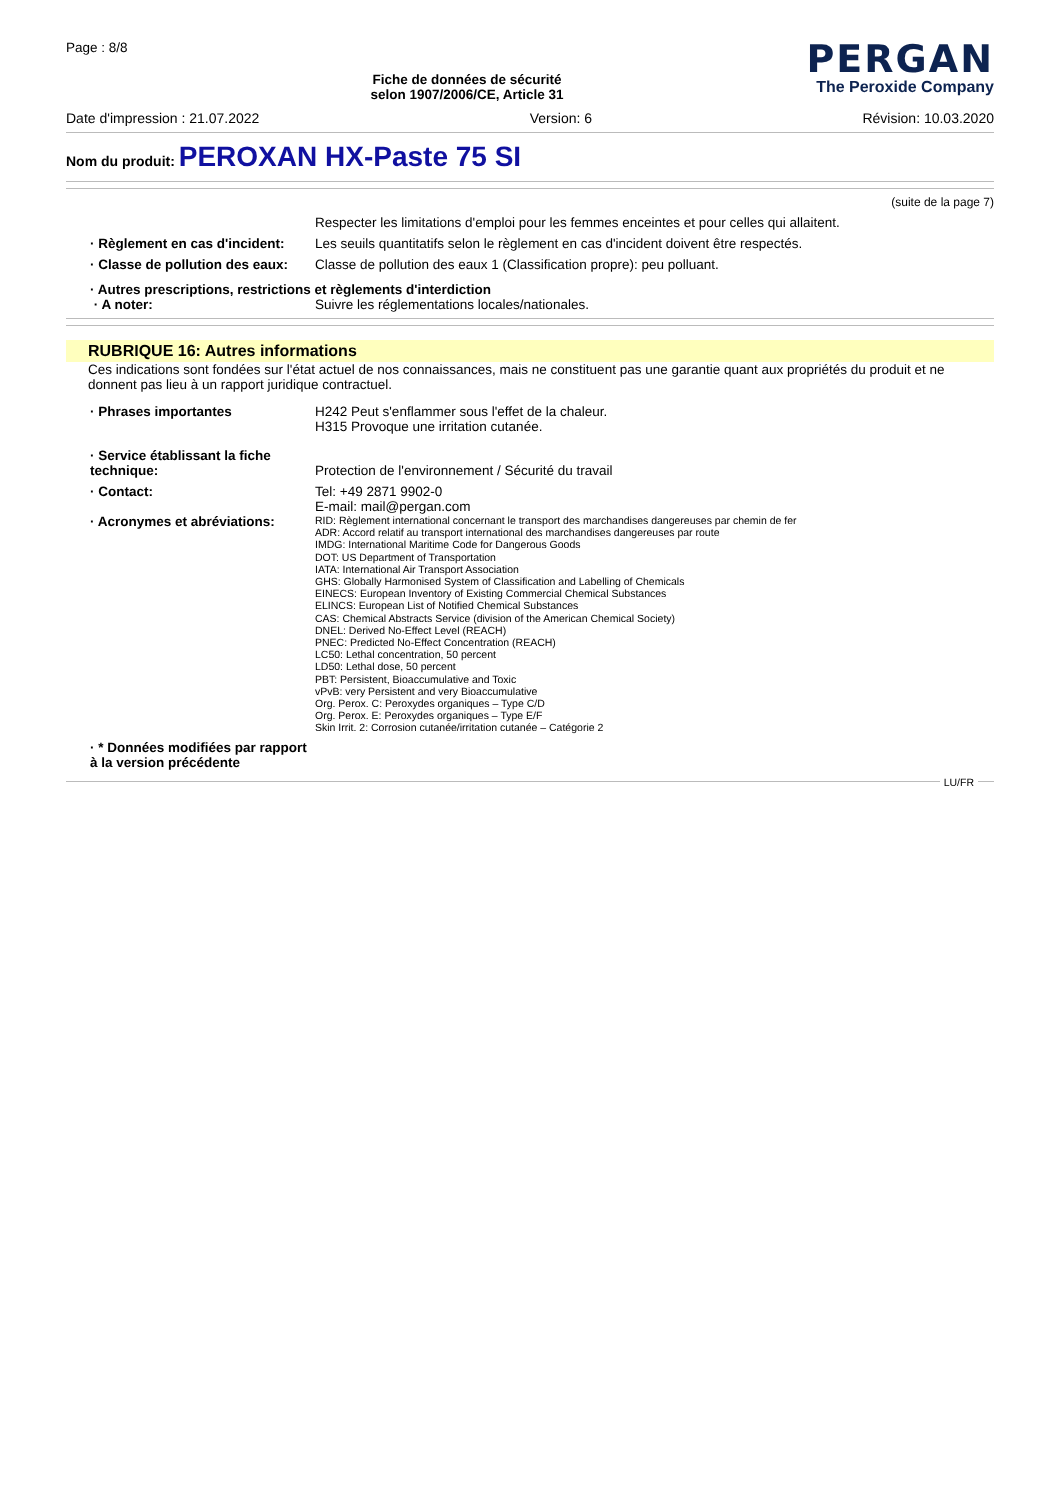Page : 8/8
Fiche de données de sécurité
selon 1907/2006/CE, Article 31
PERGAN
The Peroxide Company
Date d'impression : 21.07.2022 Version: 6 Révision: 10.03.2020
Nom du produit: PEROXAN HX-Paste 75 SI
(suite de la page 7)
Respecter les limitations d'emploi pour les femmes enceintes et pour celles qui allaitent.
· Règlement en cas d'incident:
Les seuils quantitatifs selon le règlement en cas d'incident doivent être respectés.
· Classe de pollution des eaux:
Classe de pollution des eaux 1 (Classification propre): peu polluant.
· Autres prescriptions, restrictions et règlements d'interdiction
· A noter: Suivre les réglementations locales/nationales.
RUBRIQUE 16: Autres informations
Ces indications sont fondées sur l'état actuel de nos connaissances, mais ne constituent pas une garantie quant aux propriétés du produit et ne donnent pas lieu à un rapport juridique contractuel.
· Phrases importantes H242 Peut s'enflammer sous l'effet de la chaleur.
H315 Provoque une irritation cutanée.
· Service établissant la fiche technique:
Protection de l'environnement / Sécurité du travail
· Contact: Tel: +49 2871 9902-0
E-mail: mail@pergan.com
· Acronymes et abréviations:
RID: Règlement international concernant le transport des marchandises dangereuses par chemin de fer
ADR: Accord relatif au transport international des marchandises dangereuses par route
IMDG: International Maritime Code for Dangerous Goods
DOT: US Department of Transportation
IATA: International Air Transport Association
GHS: Globally Harmonised System of Classification and Labelling of Chemicals
EINECS: European Inventory of Existing Commercial Chemical Substances
ELINCS: European List of Notified Chemical Substances
CAS: Chemical Abstracts Service (division of the American Chemical Society)
DNEL: Derived No-Effect Level (REACH)
PNEC: Predicted No-Effect Concentration (REACH)
LC50: Lethal concentration, 50 percent
LD50: Lethal dose, 50 percent
PBT: Persistent, Bioaccumulative and Toxic
vPvB: very Persistent and very Bioaccumulative
Org. Perox. C: Peroxydes organiques – Type C/D
Org. Perox. E: Peroxydes organiques – Type E/F
Skin Irrit. 2: Corrosion cutanée/irritation cutanée – Catégorie 2
· * Données modifiées par rapport à la version précédente
LU/FR